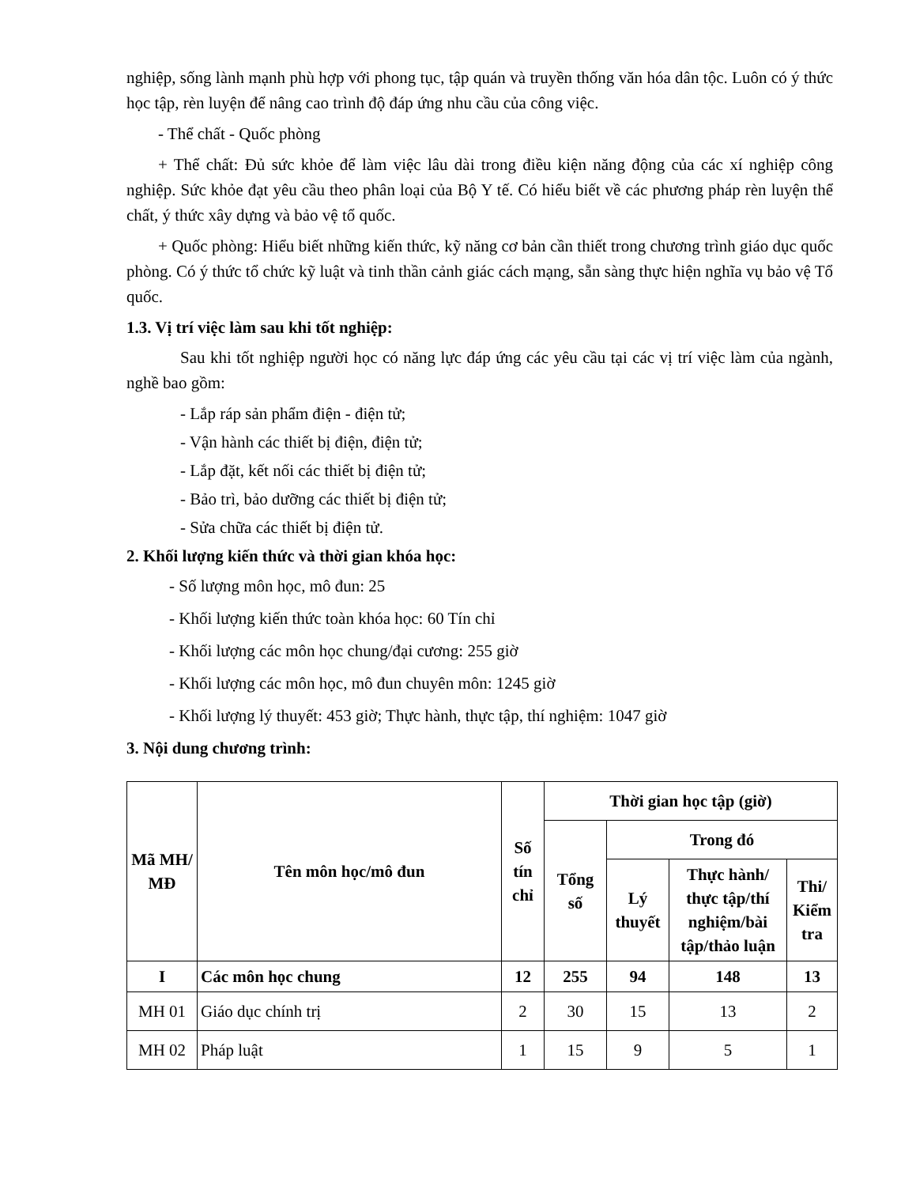nghiệp, sống lành mạnh phù hợp với phong tục, tập quán và truyền thống văn hóa dân tộc. Luôn có ý thức học tập, rèn luyện để nâng cao trình độ đáp ứng nhu cầu của công việc.
- Thể chất - Quốc phòng
+ Thể chất: Đủ sức khỏe để làm việc lâu dài trong điều kiện năng động của các xí nghiệp công nghiệp. Sức khỏe đạt yêu cầu theo phân loại của Bộ Y tế. Có hiểu biết về các phương pháp rèn luyện thể chất, ý thức xây dựng và bảo vệ tổ quốc.
+ Quốc phòng: Hiểu biết những kiến thức, kỹ năng cơ bản cần thiết trong chương trình giáo dục quốc phòng. Có ý thức tổ chức kỹ luật và tinh thần cảnh giác cách mạng, sẵn sàng thực hiện nghĩa vụ bảo vệ Tổ quốc.
1.3. Vị trí việc làm sau khi tốt nghiệp:
Sau khi tốt nghiệp người học có năng lực đáp ứng các yêu cầu tại các vị trí việc làm của ngành, nghề bao gồm:
- Lắp ráp sản phẩm điện - điện tử;
- Vận hành các thiết bị điện, điện tử;
- Lắp đặt, kết nối các thiết bị điện tử;
- Bảo trì, bảo dưỡng các thiết bị điện tử;
- Sửa chữa các thiết bị điện tử.
2. Khối lượng kiến thức và thời gian khóa học:
- Số lượng môn học, mô đun: 25
- Khối lượng kiến thức toàn khóa học: 60 Tín chỉ
- Khối lượng các môn học chung/đại cương: 255 giờ
- Khối lượng các môn học, mô đun chuyên môn: 1245 giờ
- Khối lượng lý thuyết: 453 giờ; Thực hành, thực tập, thí nghiệm: 1047 giờ
3. Nội dung chương trình:
| Mã MH/ MĐ | Tên môn học/mô đun | Số tín chỉ | Thời gian học tập (giờ) | | | |
| --- | --- | --- | --- | --- | --- | --- |
| | | | Tổng số | Trong đó | | |
| | | | | Lý thuyết | Thực hành/ thực tập/thí nghiệm/bài tập/thảo luận | Thi/ Kiểm tra |
| I | Các môn học chung | 12 | 255 | 94 | 148 | 13 |
| MH 01 | Giáo dục chính trị | 2 | 30 | 15 | 13 | 2 |
| MH 02 | Pháp luật | 1 | 15 | 9 | 5 | 1 |